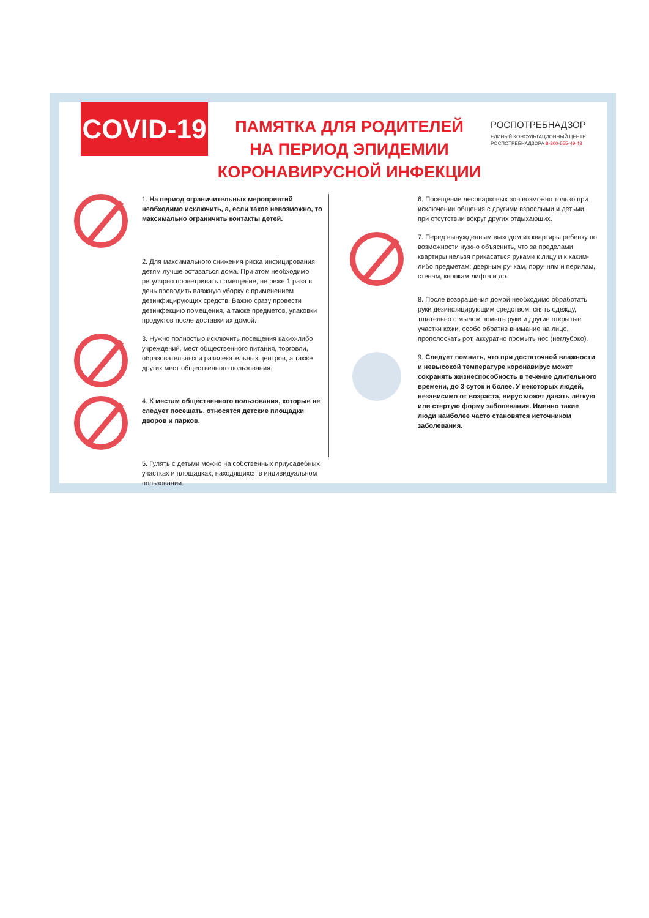COVID-19
ПАМЯТКА ДЛЯ РОДИТЕЛЕЙ
НА ПЕРИОД ЭПИДЕМИИ
КОРОНАВИРУСНОЙ ИНФЕКЦИИ
РОСПОТРЕБНАДЗОР
ЕДИНЫЙ КОНСУЛЬТАЦИОННЫЙ ЦЕНТР
РОСПОТРЕБНАДЗОРА 8-800-555-49-43
1. На период ограничительных мероприятий необходимо исключить, а, если такое невозможно, то максимально ограничить контакты детей.
2. Для максимального снижения риска инфицирования детям лучше оставаться дома. При этом необходимо регулярно проветривать помещение, не реже 1 раза в день проводить влажную уборку с применением дезинфицирующих средств. Важно сразу провести дезинфекцию помещения, а также предметов, упаковки продуктов после доставки их домой.
3. Нужно полностью исключить посещения каких-либо учреждений, мест общественного питания, торговли, образовательных и развлекательных центров, а также других мест общественного пользования.
4. К местам общественного пользования, которые не следует посещать, относятся детские площадки дворов и парков.
5. Гулять с детьми можно на собственных приусадебных участках и площадках, находящихся в индивидуальном пользовании.
6. Посещение лесопарковых зон возможно только при исключении общения с другими взрослыми и детьми, при отсутствии вокруг других отдыхающих.
7. Перед вынужденным выходом из квартиры ребенку по возможности нужно объяснить, что за пределами квартиры нельзя прикасаться руками к лицу и к каким-либо предметам: дверным ручкам, поручням и перилам, стенам, кнопкам лифта и др.
8. После возвращения домой необходимо обработать руки дезинфицирующим средством, снять одежду, тщательно с мылом помыть руки и другие открытые участки кожи, особо обратив внимание на лицо, прополоскать рот, аккуратно промыть нос (неглубоко).
9. Следует помнить, что при достаточной влажности и невысокой температуре коронавирус может сохранять жизнеспособность в течение длительного времени, до 3 суток и более. У некоторых людей, независимо от возраста, вирус может давать лёгкую или стертую форму заболевания. Именно такие люди наиболее часто становятся источником заболевания.